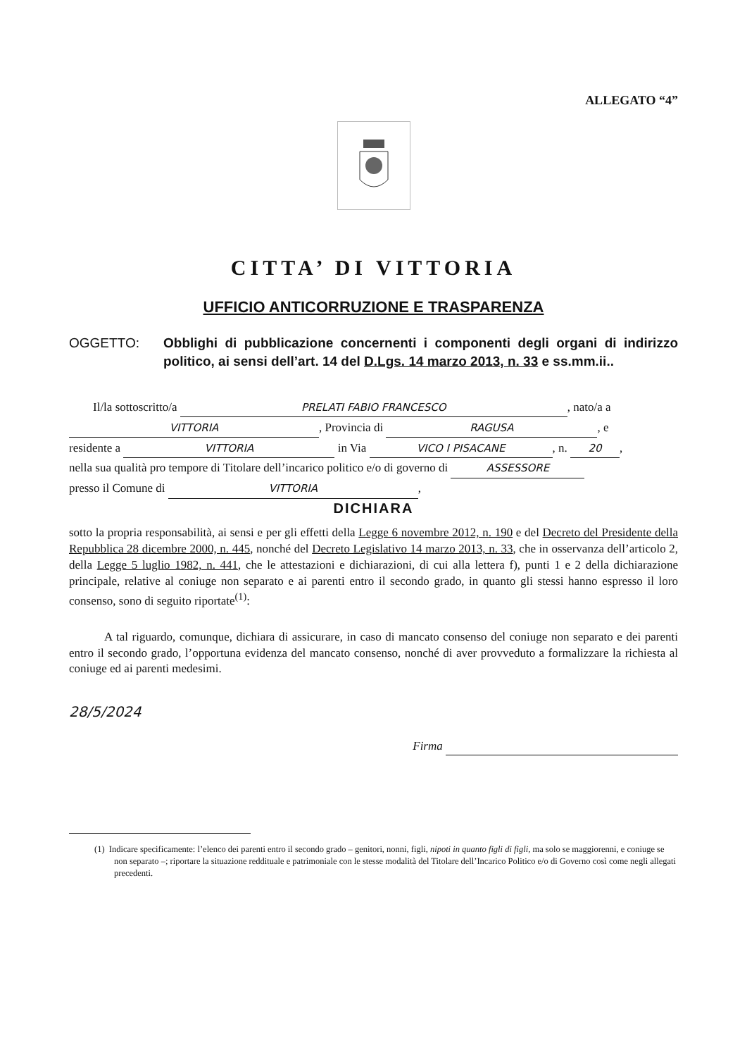ALLEGATO “4”
CITTA’ DI VITTORIA
UFFICIO ANTICORRUZIONE E TRASPARENZA
OGGETTO: Obblighi di pubblicazione concernenti i componenti degli organi di indirizzo politico, ai sensi dell’art. 14 del D.Lgs. 14 marzo 2013, n. 33 e ss.mm.ii..
Il/la sottoscritto/a PRELATI FABIO FRANCESCO, nato/a a
VITTORIA, Provincia di RAGUSA, e
residente a VITTORIA in Via VICO I PISACANE, n. 20,
nella sua qualità pro tempore di Titolare dell’incarico politico e/o di governo di ASSESSORE
presso il Comune di VITTORIA,
DICHIARA
sotto la propria responsabilità, ai sensi e per gli effetti della Legge 6 novembre 2012, n. 190 e del Decreto del Presidente della Repubblica 28 dicembre 2000, n. 445, nonché del Decreto Legislativo 14 marzo 2013, n. 33, che in osservanza dell’articolo 2, della Legge 5 luglio 1982, n. 441, che le attestazioni e dichiarazioni, di cui alla lettera f), punti 1 e 2 della dichiarazione principale, relative al coniuge non separato e ai parenti entro il secondo grado, in quanto gli stessi hanno espresso il loro consenso, sono di seguito riportate<sup>(1)</sup>:
A tal riguardo, comunque, dichiara di assicurare, in caso di mancato consenso del coniuge non separato e dei parenti entro il secondo grado, l’opportuna evidenza del mancato consenso, nonché di aver provveduto a formalizzare la richiesta al coniuge ed ai parenti medesimi.
28/5/2024
Firma
(1) Indicare specificamente: l’elenco dei parenti entro il secondo grado – genitori, nonni, figli, nipoti in quanto figli di figli, ma solo se maggiorenni, e coniuge se non separato –; riportare la situazione reddituale e patrimoniale con le stesse modalità del Titolare dell’Incarico Politico e/o di Governo così come negli allegati precedenti.